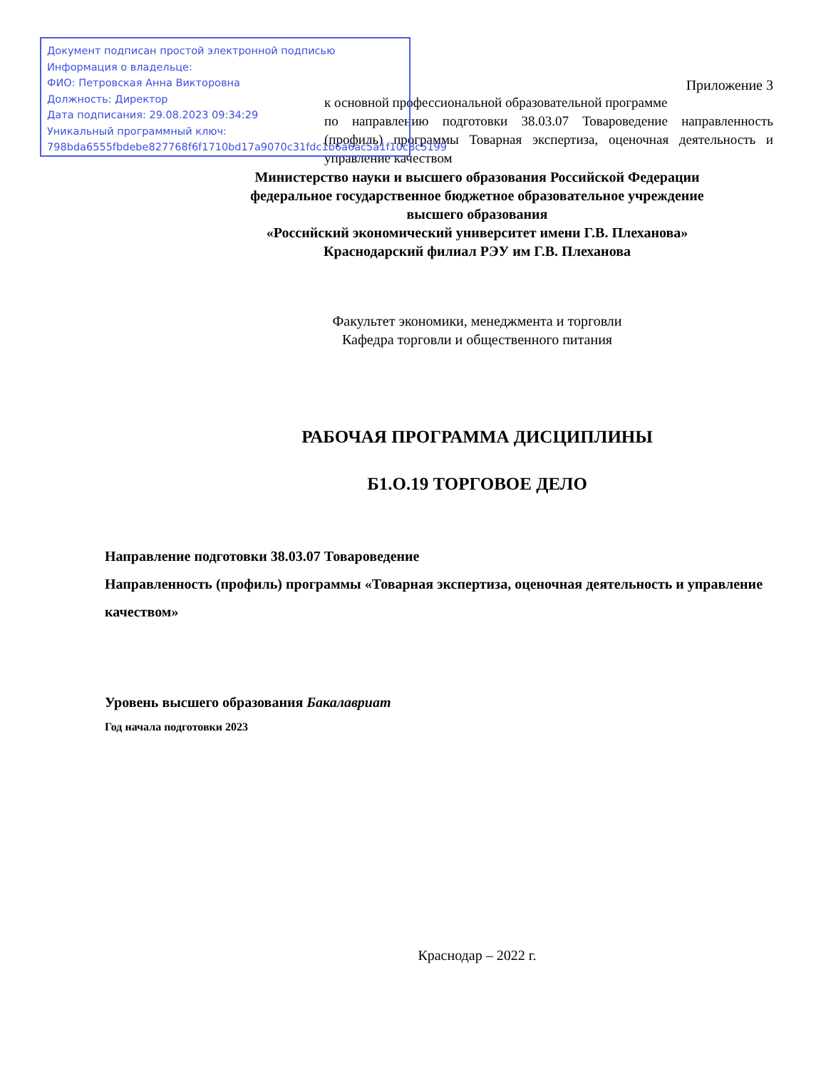Документ подписан простой электронной подписью
Информация о владельце:
ФИО: Петровская Анна Викторовна
Должность: Директор
Дата подписания: 29.08.2023 09:34:29
Уникальный программный ключ:
798bda6555fbdebe827768f6f1710bd17a9070c31fdc1b6a6ac5a1f10c8c5199
Приложение 3
к основной профессиональной образовательной программе
по направлению подготовки 38.03.07 Товароведение направленность (профиль) программы Товарная экспертиза, оценочная деятельность и управление качеством
Министерство науки и высшего образования Российской Федерации
федеральное государственное бюджетное образовательное учреждение
высшего образования
«Российский экономический университет имени Г.В. Плеханова»
Краснодарский филиал РЭУ им Г.В. Плеханова
Факультет экономики, менеджмента и торговли
Кафедра торговли и общественного питания
РАБОЧАЯ ПРОГРАММА ДИСЦИПЛИНЫ
Б1.О.19 ТОРГОВОЕ ДЕЛО
Направление подготовки 38.03.07 Товароведение
Направленность (профиль) программы «Товарная экспертиза, оценочная деятельность и управление качеством»
Уровень высшего образования Бакалавриат
Год начала подготовки 2023
Краснодар – 2022 г.